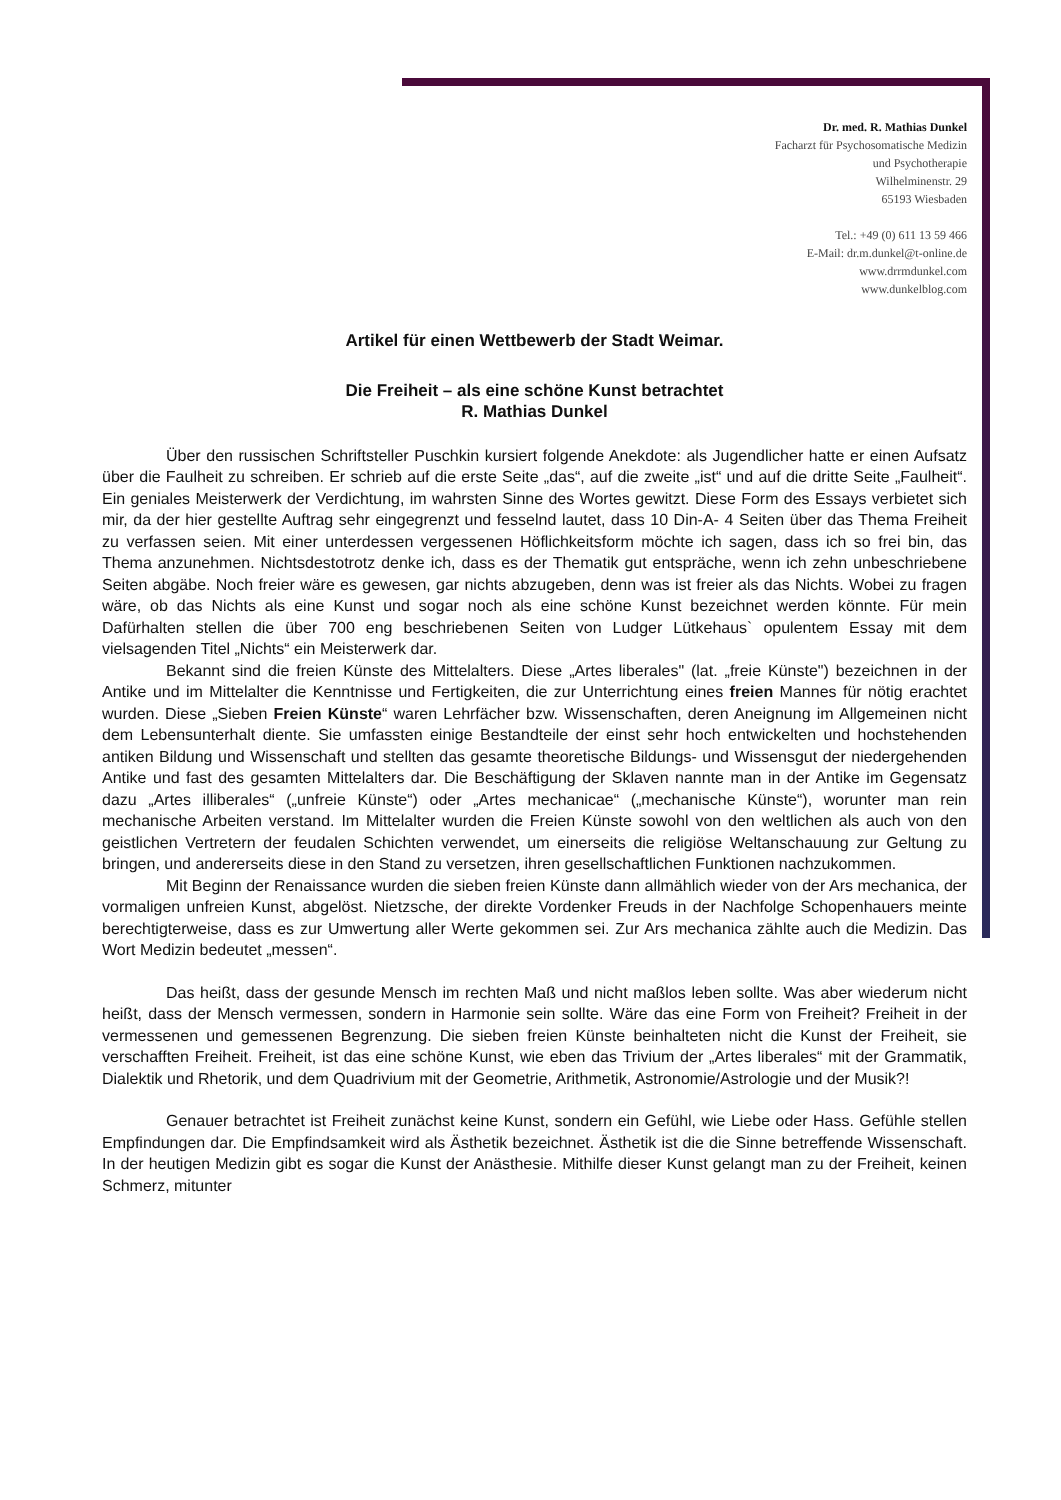Dr. med. R. Mathias Dunkel
Facharzt für Psychosomatische Medizin
und Psychotherapie
Wilhelminenstr. 29
65193 Wiesbaden
Tel.: +49 (0) 611 13 59 466
E-Mail: dr.m.dunkel@t-online.de
www.drrmdunkel.com
www.dunkelblog.com
Artikel für einen Wettbewerb der Stadt Weimar.
Die Freiheit – als eine schöne Kunst betrachtet
R. Mathias Dunkel
Über den russischen Schriftsteller Puschkin kursiert folgende Anekdote: als Jugendlicher hatte er einen Aufsatz über die Faulheit zu schreiben. Er schrieb auf die erste Seite „das“, auf die zweite „ist“ und auf die dritte Seite „Faulheit“. Ein geniales Meisterwerk der Verdichtung, im wahrsten Sinne des Wortes gewitzt. Diese Form des Essays verbietet sich mir, da der hier gestellte Auftrag sehr eingegrenzt und fesselnd lautet, dass 10 Din-A- 4 Seiten über das Thema Freiheit zu verfassen seien. Mit einer unterdessen vergessenen Höflichkeitsform möchte ich sagen, dass ich so frei bin, das Thema anzunehmen. Nichtsdestotrotz denke ich, dass es der Thematik gut entspräche, wenn ich zehn unbeschriebene Seiten abgäbe. Noch freier wäre es gewesen, gar nichts abzugeben, denn was ist freier als das Nichts. Wobei zu fragen wäre, ob das Nichts als eine Kunst und sogar noch als eine schöne Kunst bezeichnet werden könnte. Für mein Dafürhalten stellen die über 700 eng beschriebenen Seiten von Ludger Lütkehaus` opulentem Essay mit dem vielsagenden Titel „Nichts“ ein Meisterwerk dar.
Bekannt sind die freien Künste des Mittelalters. Diese „Artes liberales" (lat. „freie Künste") bezeichnen in der Antike und im Mittelalter die Kenntnisse und Fertigkeiten, die zur Unterrichtung eines freien Mannes für nötig erachtet wurden. Diese „Sieben Freien Künste“ waren Lehrfächer bzw. Wissenschaften, deren Aneignung im Allgemeinen nicht dem Lebensunterhalt diente. Sie umfassten einige Bestandteile der einst sehr hoch entwickelten und hochstehenden antiken Bildung und Wissenschaft und stellten das gesamte theoretische Bildungs- und Wissensgut der niedergehenden Antike und fast des gesamten Mittelalters dar. Die Beschäftigung der Sklaven nannte man in der Antike im Gegensatz dazu „Artes illiberales“ („unfreie Künste“) oder „Artes mechanicae“ („mechanische Künste“), worunter man rein mechanische Arbeiten verstand. Im Mittelalter wurden die Freien Künste sowohl von den weltlichen als auch von den geistlichen Vertretern der feudalen Schichten verwendet, um einerseits die religiöse Weltanschauung zur Geltung zu bringen, und andererseits diese in den Stand zu versetzen, ihren gesellschaftlichen Funktionen nachzukommen.
Mit Beginn der Renaissance wurden die sieben freien Künste dann allmählich wieder von der Ars mechanica, der vormaligen unfreien Kunst, abgelöst. Nietzsche, der direkte Vordenker Freuds in der Nachfolge Schopenhauers meinte berechtigterweise, dass es zur Umwertung aller Werte gekommen sei. Zur Ars mechanica zählte auch die Medizin. Das Wort Medizin bedeutet „messen“.
Das heißt, dass der gesunde Mensch im rechten Maß und nicht maßlos leben sollte. Was aber wiederum nicht heißt, dass der Mensch vermessen, sondern in Harmonie sein sollte. Wäre das eine Form von Freiheit? Freiheit in der vermessenen und gemessenen Begrenzung. Die sieben freien Künste beinhalteten nicht die Kunst der Freiheit, sie verschafften Freiheit. Freiheit, ist das eine schöne Kunst, wie eben das Trivium der „Artes liberales“ mit der Grammatik, Dialektik und Rhetorik, und dem Quadrivium mit der Geometrie, Arithmetik, Astronomie/Astrologie und der Musik?!
Genauer betrachtet ist Freiheit zunächst keine Kunst, sondern ein Gefühl, wie Liebe oder Hass. Gefühle stellen Empfindungen dar. Die Empfindsamkeit wird als Ästhetik bezeichnet. Ästhetik ist die die Sinne betreffende Wissenschaft. In der heutigen Medizin gibt es sogar die Kunst der Anästhesie. Mithilfe dieser Kunst gelangt man zu der Freiheit, keinen Schmerz, mitunter